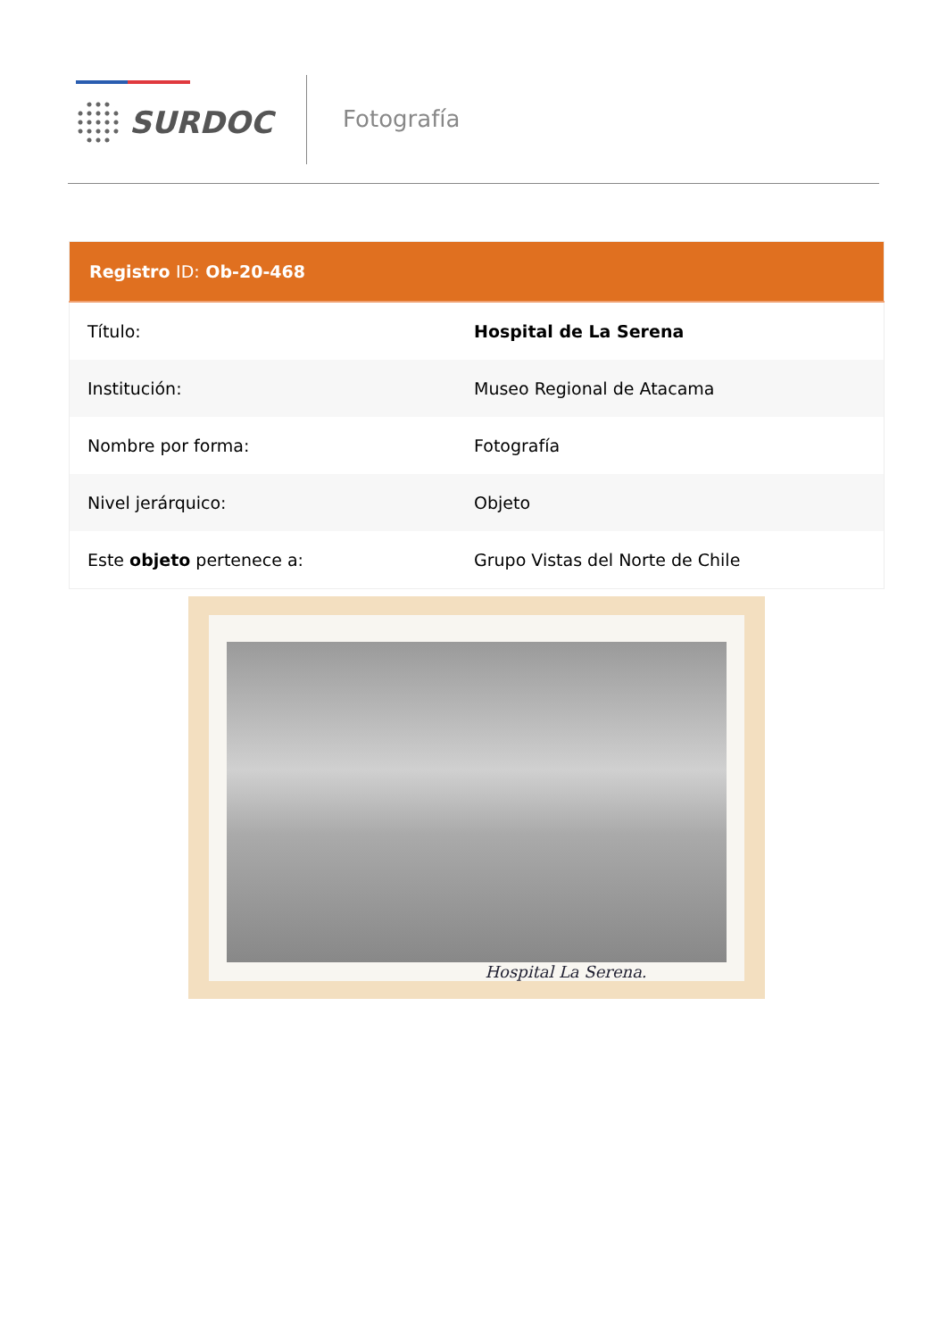SURDOC Fotografía
| Registro ID: Ob-20-468 | |
| --- | --- |
| Título: | Hospital de La Serena |
| Institución: | Museo Regional de Atacama |
| Nombre por forma: | Fotografía |
| Nivel jerárquico: | Objeto |
| Este objeto pertenece a: | Grupo Vistas del Norte de Chile |
Hospital La Serena.